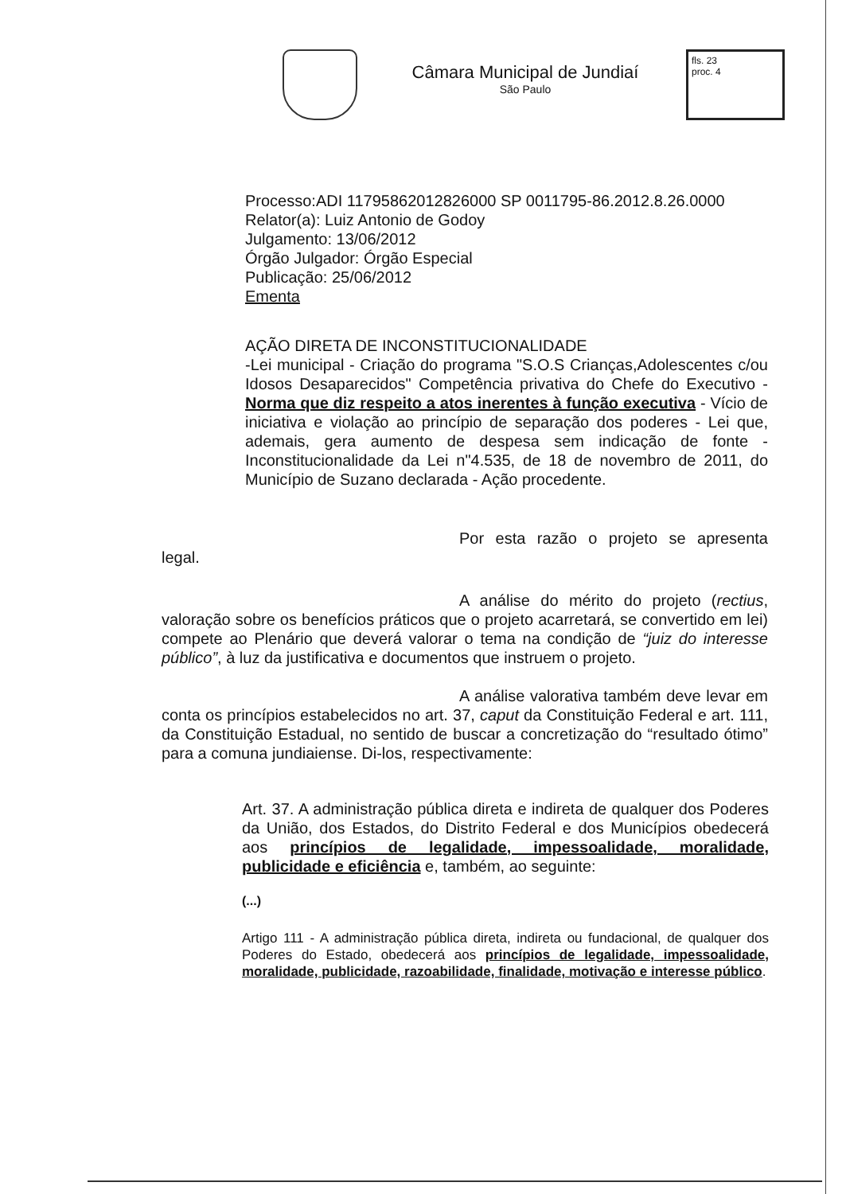Câmara Municipal de Jundiaí
São Paulo
fls. 23
proc. 4
Processo:ADI 11795862012826000 SP 0011795-86.2012.8.26.0000
Relator(a): Luiz Antonio de Godoy
Julgamento: 13/06/2012
Órgão Julgador: Órgão Especial
Publicação: 25/06/2012
Ementa
AÇÃO DIRETA DE INCONSTITUCIONALIDADE
-Lei municipal - Criação do programa "S.O.S Crianças,Adolescentes c/ou Idosos Desaparecidos" Competência privativa do Chefe do Executivo - Norma que diz respeito a atos inerentes à função executiva - Vício de iniciativa e violação ao princípio de separação dos poderes - Lei que, ademais, gera aumento de despesa sem indicação de fonte - Inconstitucionalidade da Lei n"4.535, de 18 de novembro de 2011, do Município de Suzano declarada - Ação procedente.
Por esta razão o projeto se apresenta legal.
A análise do mérito do projeto (rectius, valoração sobre os benefícios práticos que o projeto acarretará, se convertido em lei) compete ao Plenário que deverá valorar o tema na condição de “juiz do interesse público”, à luz da justificativa e documentos que instruem o projeto.
A análise valorativa também deve levar em conta os princípios estabelecidos no art. 37, caput da Constituição Federal e art. 111, da Constituição Estadual, no sentido de buscar a concretização do “resultado ótimo” para a comuna jundiaiense. Di-los, respectivamente:
Art. 37. A administração pública direta e indireta de qualquer dos Poderes da União, dos Estados, do Distrito Federal e dos Municípios obedecerá aos princípios de legalidade, impessoalidade, moralidade, publicidade e eficiência e, também, ao seguinte:
(...)
Artigo 111 - A administração pública direta, indireta ou fundacional, de qualquer dos Poderes do Estado, obedecerá aos princípios de legalidade, impessoalidade, moralidade, publicidade, razoabilidade, finalidade, motivação e interesse público.